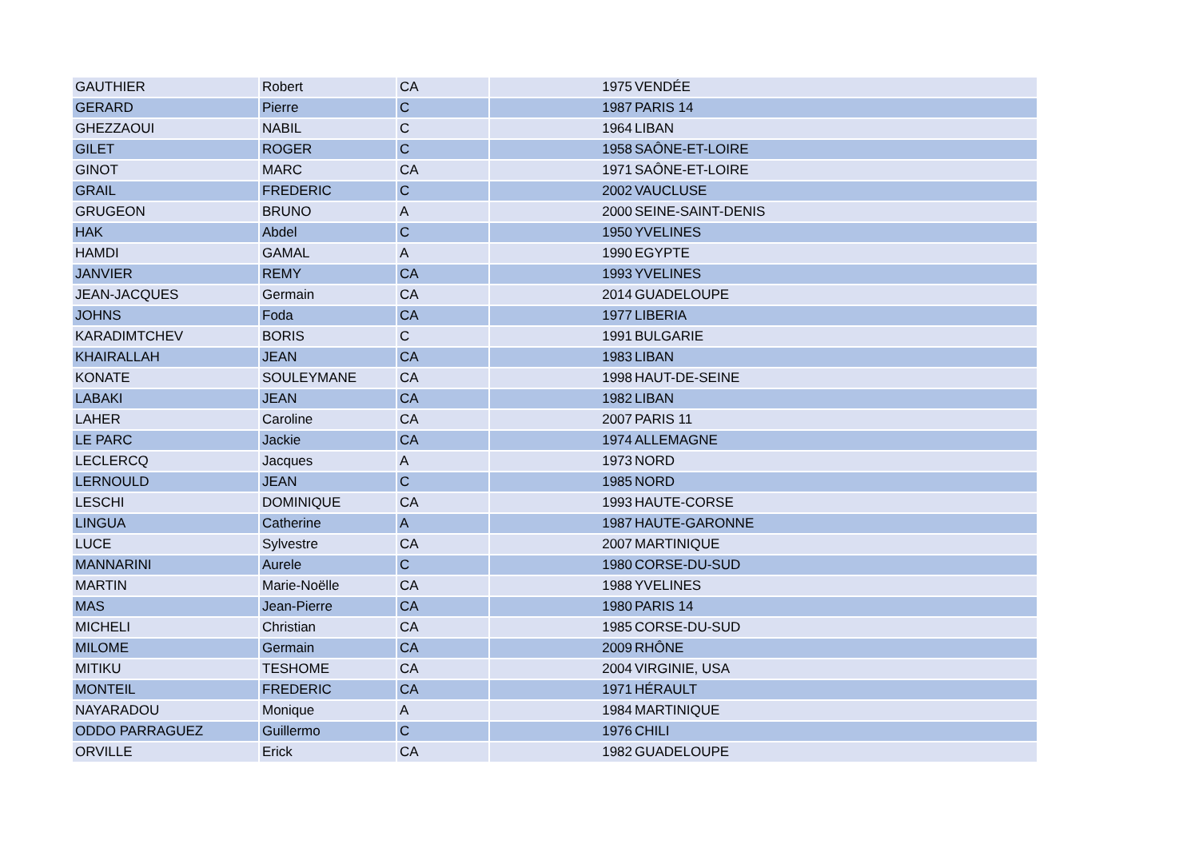| GAUTHIER | Robert | CA | 1975 | VENDÉE |
| GERARD | Pierre | C | 1987 | PARIS 14 |
| GHEZZAOUI | NABIL | C | 1964 | LIBAN |
| GILET | ROGER | C | 1958 | SAÔNE-ET-LOIRE |
| GINOT | MARC | CA | 1971 | SAÔNE-ET-LOIRE |
| GRAIL | FREDERIC | C | 2002 | VAUCLUSE |
| GRUGEON | BRUNO | A | 2000 | SEINE-SAINT-DENIS |
| HAK | Abdel | C | 1950 | YVELINES |
| HAMDI | GAMAL | A | 1990 | EGYPTE |
| JANVIER | REMY | CA | 1993 | YVELINES |
| JEAN-JACQUES | Germain | CA | 2014 | GUADELOUPE |
| JOHNS | Foda | CA | 1977 | LIBERIA |
| KARADIMTCHEV | BORIS | C | 1991 | BULGARIE |
| KHAIRALLAH | JEAN | CA | 1983 | LIBAN |
| KONATE | SOULEYMANE | CA | 1998 | HAUT-DE-SEINE |
| LABAKI | JEAN | CA | 1982 | LIBAN |
| LAHER | Caroline | CA | 2007 | PARIS 11 |
| LE PARC | Jackie | CA | 1974 | ALLEMAGNE |
| LECLERCQ | Jacques | A | 1973 | NORD |
| LERNOULD | JEAN | C | 1985 | NORD |
| LESCHI | DOMINIQUE | CA | 1993 | HAUTE-CORSE |
| LINGUA | Catherine | A | 1987 | HAUTE-GARONNE |
| LUCE | Sylvestre | CA | 2007 | MARTINIQUE |
| MANNARINI | Aurele | C | 1980 | CORSE-DU-SUD |
| MARTIN | Marie-Noëlle | CA | 1988 | YVELINES |
| MAS | Jean-Pierre | CA | 1980 | PARIS 14 |
| MICHELI | Christian | CA | 1985 | CORSE-DU-SUD |
| MILOME | Germain | CA | 2009 | RHÔNE |
| MITIKU | TESHOME | CA | 2004 | VIRGINIE, USA |
| MONTEIL | FREDERIC | CA | 1971 | HÉRAULT |
| NAYARADOU | Monique | A | 1984 | MARTINIQUE |
| ODDO PARRAGUEZ | Guillermo | C | 1976 | CHILI |
| ORVILLE | Erick | CA | 1982 | GUADELOUPE |